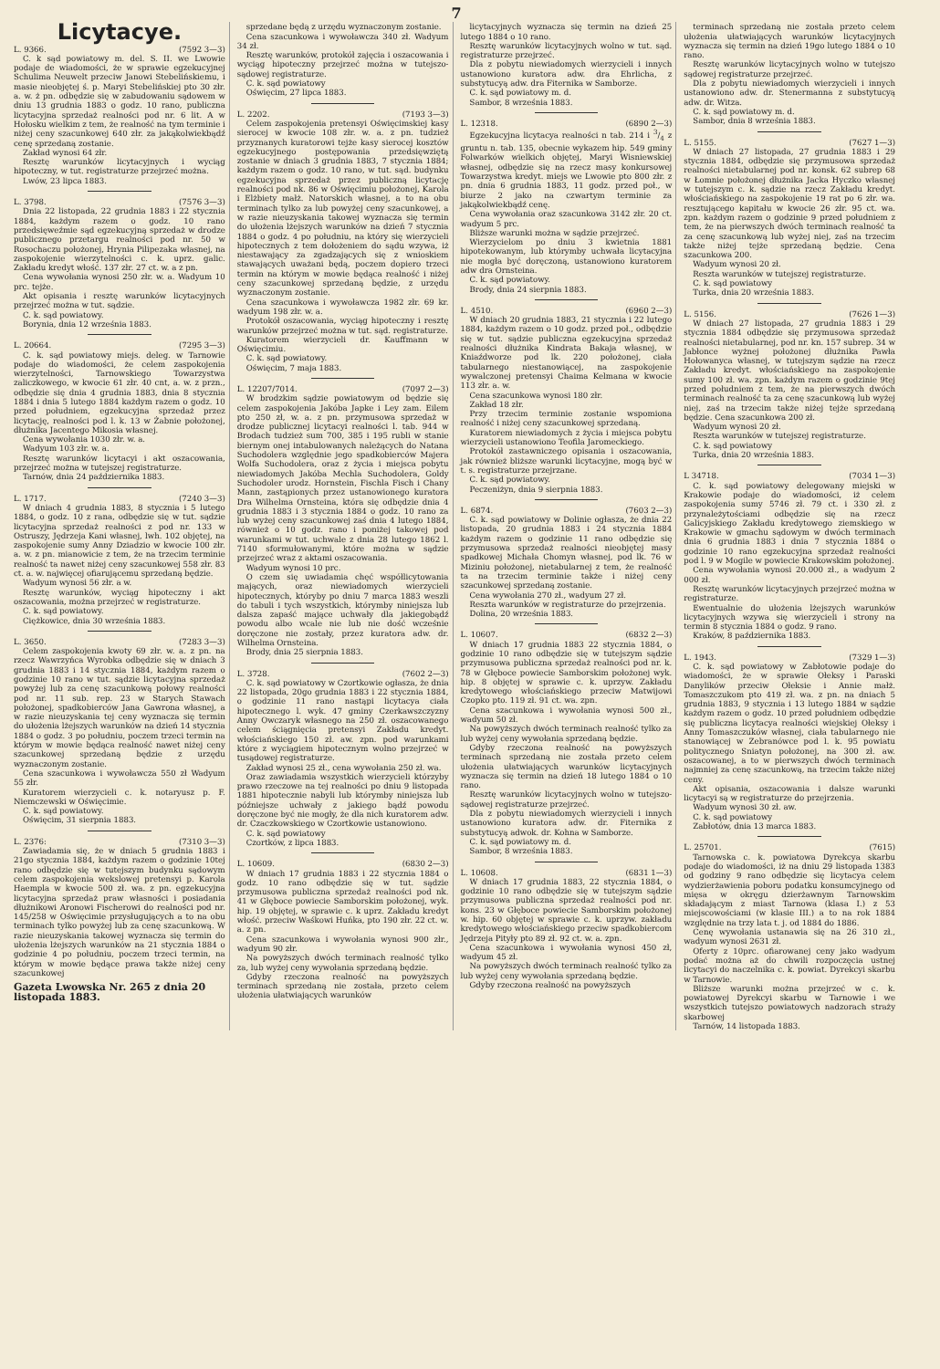7
Licytacye.
L. 9366. (7592 3—3)
C. k sąd powiatowy m. del. S. II. we Lwowie podaje de wiadomości, że w sprawie egzekucyjnej Schulima Neuwelt przeciw Janowi Stebelińskiemu, i masie nieobjętej ś. p. Maryi Stebelińskiej pto 30 złr. a. w. ż pn. odbędzie się w zabudowaniu sądowem w dniu 13 grudnia 1883 o godz. 10 rano, publiczna licytacyjna sprzedaż realności pod nr. 6 lit. A w Hołosku wielkim z tem, że realność na tym terminie i niżej ceny szacunkowej 640 złr. za jakąkolwiekbądź cenę sprzedaną zostanie.
Zakład wynosi 64 złr.
Resztę warunków licytacyjnych i wyciąg hipoteczny, w tut. registraturze przejrzeć można.
Lwów, 23 lipca 1883.
L. 3798. (7576 3—3)
Dnia 22 listopada, 22 grudnia 1883 i 22 stycznia 1884, każdym razem o godz. 10 rano przedsięweźmie sąd egzekucyjną sprzedaż w drodze publicznego przetargu realności pod nr. 50 w Rosochaczu położonej, Hrynia Pilipezaka własnej, na zaspokojenie wierzytelności c. k. uprz. galic. Zakładu kredyt włość. 137 złr. 27 ct. w. a z pn.
Cena wywołania wynosi 250 złr. w. a. Wadyum 10 prc. tejże.
Akt opisania i resztę warunków licytacyjnych przejrzeć można w tut. sądzie.
C. k. sąd powiatowy.
Borynia, dnia 12 września 1883.
L. 20664. (7295 3—3)
C. k. sąd powiatowy miejs. deleg. w Tarnowie podaje do wiadomości, że celem zaspokojenia wierzytelności, Tarnowskiego Towarzystwa zaliczkowego, w kwocie 61 złr. 40 cnt, a. w. z przn., odbędzie się dnia 4 grudnia 1883, dnia 8 stycznia 1884 i dnia 5 lutego 1884 każdym razem o godz. 10 przed południem, egzekucyjna sprzedaż przez licytację, realności pod l. k. 13 w Żabnie położonej, dłużnika Jacentego Mikosia własnej.
Cena wywołania 1030 złr. w. a.
Wadyum 103 złr. w. a.
Resztę warunków licytacyi i akt oszacowania, przejrzeć można w tutejszej registraturze.
Tarnów, dnia 24 października 1883.
L. 1717. (7240 3—3)
W dniach 4 grudnia 1883, 8 stycznia i 5 lutego 1884, o godz. 10 z rana, odbędzie się w tut. sądzie licytacyjna sprzedaż realności z pod nr. 133 w Ostruszy, Jędrzeja Kani własnej, lwh. 102 objętej, na zaspokojenie sumy Anny Dziadzio w kwocie 100 złr. a. w. z pn. mianowicie z tem, że na trzecim terminie realność ta nawet niżej ceny szacunkowej 558 złr. 83 ct. a. w. najwięcej ofiarującemu sprzedaną będzie.
Wadyum wynosi 56 złr. a w.
Resztę warunków, wyciąg hipoteczny i akt oszacowania, można przejrzeć w registraturze.
C. k. sąd powiatowy.
Ciężkowice, dnia 30 września 1883.
L. 3650. (7283 3—3)
Celem zaspokojenia kwoty 69 złr. w. a. z pn. na rzecz Wawrzyńca Wyrobka odbędzie się w dniach 3 grudnia 1883 i 14 stycznia 1884, każdym razem o godzinie 10 rano w tut. sądzie licytacyjna sprzedaż powyżej lub za cenę szacunkową połowy realności pod nr. 11 sub. rep. 23 w Starych Stawach położonej, spadkobierców Jana Gawrona własnej, a w razie nieuzyskania tej ceny wyznacza się termin do ułożenia lżejszych warunków na dzień 14 stycznia 1884 o godz. 3 po południu, poczem trzeci termin na którym w mowie będąca realność nawet niżej ceny szacunkowej sprzedaną będzie z urzędu wyznaczonym zostanie.
Cena szacunkowa i wywoławcza 550 zł Wadyum 55 złr.
Kuratorem wierzycieli c. k. notaryusz p. F. Niemczewski w Oświęcimie.
C. k. sąd powiatowy.
Oświęcim, 31 sierpnia 1883.
L. 2376: (7310 3—3)
Zawiadamia się, że w dniach 5 grudnia 1883 i 21go stycznia 1884, każdym razem o godzinie 10tej rano odbędzie się w tutejszym budynku sądowym celem zaspokojenia wekslowej pretensyi p. Karola Haempla w kwocie 500 zł. wa. z pn. egzekucyjna licytacyjna sprzedaż praw własności i posiadania dłużnikowi Aronowi Fischerowi do realności pod nr. 145/258 w Oświęcimie przysługujących a to na obu terminach tylko powyżej lub za cenę szacunkową. W razie nieuzyskania takowej wyznacza się termin do ułożenia lżejszych warunków na 21 stycznia 1884 o godzinie 4 po południu, poczem trzeci termin, na którym w mowie będące prawa także niżej ceny szacunkowej
Gazeta Lwowska Nr. 265 z dnia 20 listopada 1883.
sprzedane będą z urzędu wyznaczonym zostanie.
Cena szacunkowa i wywoławcza 340 zł. Wadyum 34 zł.
Resztę warunków, protokół zajęcia i oszacowania i wyciąg hipoteczny przejrzeć można w tutejszo-sądowej registraturze.
C. k. sąd powiatowy
Oświęcim, 27 lipca 1883.
L. 2202. (7193 3—3)
Celem zaspokojenia pretensyi Oświęcimskiej kasy sierocej w kwocie 108 złr. w. a. z pn. tudzież przyznanych kuratorowi tejże kasy sierocej kosztów egzekucyjnego postępowania przedsięwziętą zostanie w dniach 3 grudnia 1883, 7 stycznia 1884; każdym razem o godz. 10 rano, w tut. sąd. budynku egzekucyjna sprzedaż przez publiczną licytację realności pod nk. 86 w Oświęcimiu położonej, Karola i Elżbiety małż. Natorskich własnej, a to na obu terminach tylko za lub powyżej ceny szacunkowej, a w razie nieuzyskania takowej wyznacza się termin do ułożenia lżejszych warunków na dzień 7 stycznia 1884 o godz. 4 po południu, na który się wierzycieli hipotecznych z tem dołożeniem do sądu wzywa, iż niestawający za zgadzających się z wnioskiem stawających uważani będą, poczem dopiero trzeci termin na którym w mowie będąca realność i niżej ceny szacunkowej sprzedaną będzie, z urzędu wyznaczonym zostanie.
Cena szacunkowa i wywoławcza 1982 złr. 69 kr. wadyum 198 złr. w. a.
Protokół oszacowania, wyciąg hipoteczny i resztę warunków przejrzeć można w tut. sąd. registraturze.
Kuratorem wierzycieli dr. Kauffmann w Oświęcimiu.
C. k. sąd powiatowy.
Oświęcim, 7 maja 1883.
L. 12207/7014. (7097 2—3)
W brodzkim sądzie powiatowym od będzie się celem zaspokojenia Jakóba Japke i Ley zam. Eilem pto 250 zł, w. a. z pn. przymusowa sprzedaż w drodze publicznej licytacyi realności l. tab. 944 w Brodach tudzież sum 700, 385 i 195 rubli w stanie biernym onej intabulowanych należących do Natana Suchodolera względnie jego spadkobierców Majera Wolfa Suchodolera, oraz z życia i miejsca pobytu niewiadomych Jakóba Mechla Suchodolera, Goldy Suchodoler urodz. Hornstein, Fischla Fisch i Chany Mann, zastąpionych przez ustanowionego kuratora Dra Wilhelma Ornsteina, która się odbędzie dnia 4 grudnia 1883 i 3 stycznia 1884 o godz. 10 rano za lub wyżej ceny szacunkowej zaś dnia 4 lutego 1884, również o 10 godz. rano i poniżej takowej pod warunkami w tut. uchwale z dnia 28 lutego 1862 l. 7140 sformułowanymi, które można w sądzie przejrzeć wraz z aktami oszacowania.
Wadyum wynosi 10 prc.
O czem się uwiadamia chęć współlicytowania mających, oraz niewiadomych wierzycieli hipotecznych, któryby po dniu 7 marca 1883 weszli do tabuli i tych wszystkich, którymby niniejsza lub dalsza zapaść mające uchwały dla jakiegobądź powodu albo wcale nie lub nie dość wcześnie doręczone nie zostały, przez kuratora adw. dr. Wilhelma Ornsteina.
Brody, dnia 25 sierpnia 1883.
L. 3728. (7602 2—3)
C. k. sąd powiatowy w Czortkowie ogłasza, że dnia 22 listopada, 20go grudnia 1883 i 22 stycznia 1884, o godzinie 11 rano nastąpi licytacya ciała hipotecznego l. wyk. 47 gminy Czerkawszczyzny Anny Owczaryk własnego na 250 zł. oszacowanego celem ściągnięcia pretensyi Zakładu kredyt. włościańskiego 150 zł. aw. zpn. pod warunkami które z wyciągiem hipotecznym wolno przejrzeć w tusądowej registraturze.
Zakład wynosi 25 zł., cena wywołania 250 zł. wa.
Oraz zawiadamia wszystkich wierzycieli którzyby prawo rzeczowe na tej realności po dniu 9 listopada 1881 hipotecznie nabyli lub którymby niniejsza lub późniejsze uchwały z jakiego bądź powodu doręczone być nie mogły, że dla nich kuratorem adw. dr. Czaczkowskiego w Czortkowie ustanowiono.
C. k. sąd powiatowy
Czortków, z lipca 1883.
L. 10609. (6830 2—3)
W dniach 17 grudnia 1883 i 22 stycznia 1884 o godz. 10 rano odbędzie się w tut. sądzie przymusowa publiczna sprzedaż realności pod nk. 41 w Głęboce powiecie Samborskim położonej, wyk. hip. 19 objętej, w sprawie c. k uprz. Zakładu kredyt włość. przeciw Waśkowi Huńka, pto 190 złr. 22 ct. w. a. z pn.
Cena szacunkowa i wywołania wynosi 900 złr., wadyum 90 złr.
Na powyższych dwóch terminach realność tylko za, lub wyżej ceny wywołania sprzedaną będzie.
Gdyby rzeczona realność na powyższych terminach sprzedaną nie została, przeto celem ułożenia ułatwiających warunków
licytacyjnych wyznacza się termin na dzień 25 lutego 1884 o 10 rano.
Resztę warunków licytacyjnych wolno w tut. sąd. registraturze przejrzeć.
Dla z pobytu niewiadomych wierzycieli i innych ustanowiono kuratora adw. dra Ehrlicha, z substytucyą adw. dra Fiternika w Samborze.
C. k. sąd powiatowy m. d.
Sambor, 8 września 1883.
L. 12318. (6890 2—3)
Egzekucyjna licytacya realności n tab. 214 i 3/4 z gruntu n. tab. 135, obecnie wykazem hip. 549 gminy Folwarków wielkich objętej, Maryi Wisniewskiej własnej, odbędzie się na rzecz masy konkursowej Towarzystwa kredyt. miejs we Lwowie pto 800 złr. z pn. dnia 6 grudnia 1883, 11 godz. przed poł., w biurze 2 jako na czwartym terminie za jakąkolwiekbądź cenę.
Cena wywołania oraz szacunkowa 3142 złr. 20 ct. wadyum 5 prc.
Bliższe warunki można w sądzie przejrzeć.
Wierzycielom po dniu 3 kwietnia 1881 hipotekowanym, lub którymby uchwała licytacyjna nie mogła być doręczoną, ustanowiono kuratorem adw dra Ornsteina.
C. k. sąd powiatowy.
Brody, dnia 24 sierpnia 1883.
L. 4510. (6960 2—3)
W dniach 20 grudnia 1883, 21 stycznia i 22 lutego 1884, każdym razem o 10 godz. przed poł., odbędzie się w tut. sądzie publiczna egzekucyjna sprzedaż realności dłużnika Kindrata Bakaja własnej, w Kniaźdworze pod lk. 220 położonej, ciała tabularnego niestanowiącej, na zaspokojenie wywalczonej pretensyi Chaima Kelmana w kwocie 113 złr. a. w.
Cena szacunkowa wynosi 180 złr.
Zakład 18 złr.
Przy trzecim terminie zostanie wspomiona realność i niżej ceny szacunkowej sprzedaną.
Kuratorem niewiadomych z życia i miejsca pobytu wierzycieli ustanowiono Teofila Jaromeckiego.
Protokół zastawniczego opisania i oszacowania, jak również bliższe warunki licytacyjne, mogą być w t. s. registraturze przejrzane.
C. k. sąd powiatowy.
Peczeniżyn, dnia 9 sierpnia 1883.
L. 6874. (7603 2—3)
C. k. sąd powiatowy w Dolinie ogłasza, że dnia 22 listopada, 20 grudnia 1883 i 24 stycznia 1884 każdym razem o godzinie 11 rano odbędzie się przymusowa sprzedaż realności nieobjętej masy spadkowej Michała Chomyn własnej, pod lk. 76 w Miziniu położonej, nietabularnej z tem, że realność ta na trzecim terminie także i niżej ceny szacunkowej sprzedaną zostanie.
Cena wywołania 270 zł., wadyum 27 zł.
Reszta warunków w registraturze do przejrzenia.
Dolina, 20 września 1883.
L. 10607. (6832 2—3)
W dniach 17 grudnia 1883 22 stycznia 1884, o godzinie 10 rano odbędzie się w tutejszym sądzie przymusowa publiczna sprzedaż realności pod nr. k. 78 w Głęboce powiecie Samborskim położonej wyk. hip. 8 objętej w sprawie c. k. uprzyw. Zakładu kredytowego włościańskiego przeciw Matwijowi Czopko pto. 119 zł. 91 ct. wa. zpn.
Cena szacunkowa i wywołania wynosi 500 zł., wadyum 50 zł.
Na powyższych dwóch terminach realność tylko za lub wyżej ceny wywołania sprzedaną będzie.
Gdyby rzeczona realność na powyższych terminach sprzedaną nie została przeto celem ułożenia ułatwiających warunków licytacyjnych wyznacza się termin na dzień 18 lutego 1884 o 10 rano.
Resztę warunków licytacyjnych wolno w tutejszo-sądowej registraturze przejrzeć.
Dla z pobytu niewiadomych wierzycieli i innych ustanowiono kuratora adw. dr. Fiternika z substytucyą adwok. dr. Kohna w Samborze.
C. k. sąd powiatowy m. d.
Sambor, 8 września 1883.
L. 10608. (6831 1—3)
W dniach 17 grudnia 1883, 22 stycznia 1884, o godzinie 10 rano odbędzie się w tutejszym sądzie przymusowa publiczna sprzedaż realności pod nr. kons. 23 w Głęboce powiecie Samborskim położonej w. hip. 60 objętej w sprawie c. k. uprzyw. zakładu kredytowego włościańskiego przeciw spadkobiercom Jędrzeja Pityły pto 89 zł. 92 ct. w. a. zpn.
Cena szacunkowa i wywołania wynosi 450 zł, wadyum 45 zł.
Na powyższych dwóch terminach realność tylko za lub wyżej ceny wywołania sprzedaną będzie.
Gdyby rzeczona realność na powyższych
terminach sprzedaną nie została przeto celem ułożenia ułatwiających warunków licytacyjnych wyznacza się termin na dzień 19go lutego 1884 o 10 rano.
Resztę warunków licytacyjnych wolno w tutejszo sądowej registraturze przejrzeć.
Dla z pobytu niewiadomych wierzycieli i innych ustanowiono adw. dr. Stenermanna z substytucyą adw. dr. Witza.
C. k. sąd powiatowy m. d.
Sambor, dnia 8 września 1883.
L. 5155. (7627 1—3)
W dniach 27 listopada, 27 grudnia 1883 i 29 stycznia 1884, odbędzie się przymusowa sprzedaż realności nietabularnej pod nr. konsk. 62 subrep 68 w Łomnie położonej dłużnika Jacka Hyczko własnej w tutejszym c. k. sądzie na rzecz Zakładu kredyt. włościańskiego na zaspokojenie 19 rat po 6 złr. wa. resztującego kapitału w kwocie 26 złr. 95 ct. wa. zpn. każdym razem o godzinie 9 przed południem z tem, że na pierwszych dwóch terminach realność ta za cenę szacunkową lub wyżej niej, zaś na trzecim także niżej tejże sprzedaną będzie. Cena szacunkowa 200.
Wadyum wynosi 20 zł.
Reszta warunków w tutejszej registraturze.
C. k. sąd powiatowy
Turka, dnia 20 września 1883.
L. 5156. (7626 1—3)
W dniach 27 listopada, 27 grudnia 1883 i 29 stycznia 1884 odbędzie się przymusowa sprzedaż realności nietabularnej, pod nr. kn. 157 subrep. 34 w Jabłonce wyżnej położonej dłużnika Pawła Hołowanyca własnej, w tutejszym sądzie na rzecz Zakładu kredyt. włościańskiego na zaspokojenie sumy 100 zł. wa. zpn. każdym razem o godzinie 9tej przed południem z tem, że na pierwszych dwóch terminach realność ta za cenę szacunkową lub wyżej niej, zaś na trzecim także niżej tejże sprzedaną będzie. Cena szacunkowa 200 zł.
Wadyum wynosi 20 zł.
Reszta warunków w tutejszej registraturze.
C. k. sąd powiatowy
Turka, dnia 20 września 1883.
L 34718. (7034 1—3)
C. k. sąd powiatowy delegowany miejski w Krakowie podaje do wiadomości, iż celem zaspokojenia sumy 5746 zł. 79 ct. i 330 zł. z przynależytościami odbędzie się na rzecz Galicyjskiego Zakładu kredytowego ziemskiego w Krakowie w gmachu sądowym w dwóch terminach dnia 6 grudnia 1883 i dnia 7 stycznia 1884 o godzinie 10 rano egzekucyjna sprzedaż realności pod l. 9 w Mogile w powiecie Krakowskim położonej.
Cena wywołania wynosi 20.000 zł., a wadyum 2 000 zł.
Resztę warunków licytacyjnych przejrzeć można w registraturze.
Ewentualnie do ułożenia lżejszych warunków licytacyjnych wzywa się wierzycieli i strony na termin 8 stycznia 1884 o godz. 9 rano.
Kraków, 8 października 1883.
L. 1943. (7329 1—3)
C. k. sąd powiatowy w Zabłotowie podaje do wiadomości, że w sprawie Ołeksy i Paraski Danylików przeciw Ołeksie i Annie małż. Tomaszczukom pto 419 zł. wa. z pn. na dniach 5 grudnia 1883, 9 stycznia i 13 lutego 1884 w sądzie każdym razem o godz. 10 przed południem odbędzie się publiczna licytacya realności wiejskiej Ołeksy i Anny Tomaszczuków własnej, ciała tabularnego nie stanowiącej w Zebranówce pod l. k. 95 powiatu politycznego Sniatyn położonej, na 300 zł. aw. oszacowanej, a to w pierwszych dwóch terminach najmniej za cenę szacunkową, na trzecim także niżej ceny.
Akt opisania, oszacowania i dalsze warunki licytacyi są w registraturze do przejrzenia.
Wadyum wynosi 30 zł. aw.
C. k. sąd powiatowy
Zabłotów, dnia 13 marca 1883.
L. 25701. (7615)
Tarnowska c. k. powiatowa Dyrekcya skarbu podaje do wiadomości, iż na dniu 29 listopada 1383 od godziny 9 rano odbędzie się licytacya celem wydzierżawienia poboru podatku konsumcyjnego od mięsa w okręgu dzierżawnym Tarnowskim składającym z miast Tarnowa (klasa I.) z 53 miejscowościami (w klasie III.) a to na rok 1884 względnie na trzy lata t. j. od 1884 do 1886.
Cenę wywołania ustanawia się na 26 310 zł., wadyum wynosi 2631 zł.
Oferty z 10prc. ofiarowanej ceny jako wadyum podać można aż do chwili rozpoczęcia ustnej licytacyi do naczelnika c. k. powiat. Dyrekcyi skarbu w Tarnowie.
Bliższe warunki można przejrzeć w c. k. powiatowej Dyrekcyi skarbu w Tarnowie i we wszystkich tutejszo powiatowych nadzorach straży skarbowej
Tarnów, 14 listopada 1883.